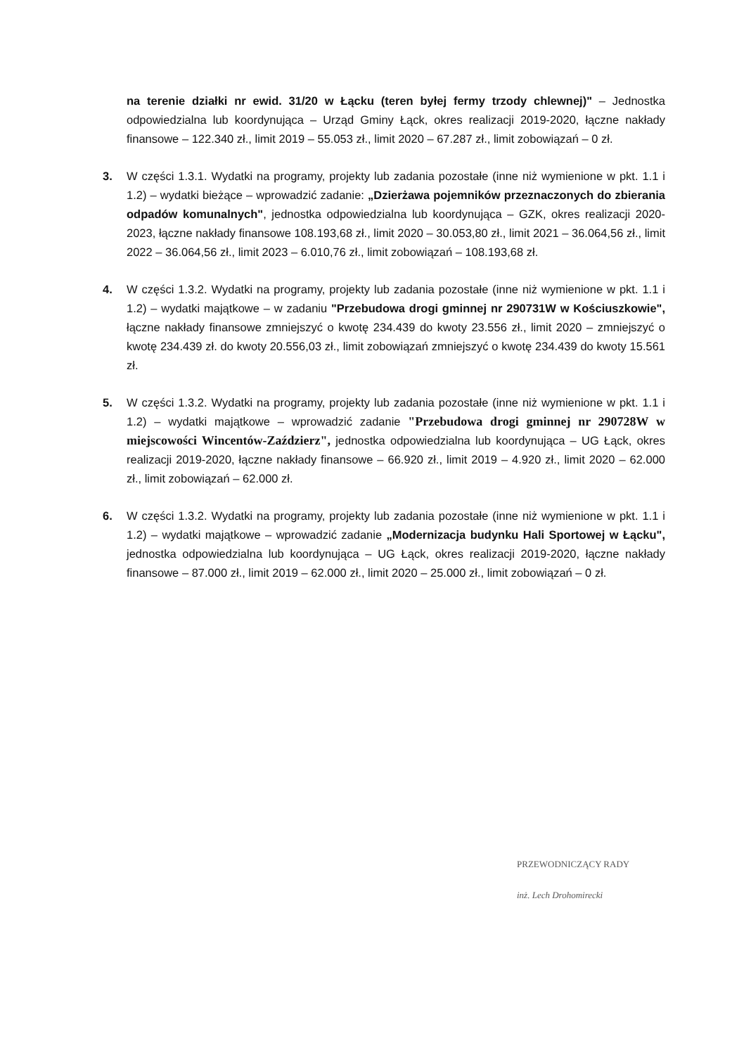na terenie działki nr ewid. 31/20 w Łącku (teren byłej fermy trzody chlewnej)" – Jednostka odpowiedzialna lub koordynująca – Urząd Gminy Łąck, okres realizacji 2019-2020, łączne nakłady finansowe – 122.340 zł., limit 2019 – 55.053 zł., limit 2020 – 67.287 zł., limit zobowiązań – 0 zł.
3. W części 1.3.1. Wydatki na programy, projekty lub zadania pozostałe (inne niż wymienione w pkt. 1.1 i 1.2) – wydatki bieżące – wprowadzić zadanie: „Dzierżawa pojemników przeznaczonych do zbierania odpadów komunalnych", jednostka odpowiedzialna lub koordynująca – GZK, okres realizacji 2020-2023, łączne nakłady finansowe 108.193,68 zł., limit 2020 – 30.053,80 zł., limit 2021 – 36.064,56 zł., limit 2022 – 36.064,56 zł., limit 2023 – 6.010,76 zł., limit zobowiązań – 108.193,68 zł.
4. W części 1.3.2. Wydatki na programy, projekty lub zadania pozostałe (inne niż wymienione w pkt. 1.1 i 1.2) – wydatki majątkowe – w zadaniu "Przebudowa drogi gminnej nr 290731W w Kościuszkowie", łączne nakłady finansowe zmniejszyć o kwotę 234.439 do kwoty 23.556 zł., limit 2020 – zmniejszyć o kwotę 234.439 zł. do kwoty 20.556,03 zł., limit zobowiązań zmniejszyć o kwotę 234.439 do kwoty 15.561 zł.
5. W części 1.3.2. Wydatki na programy, projekty lub zadania pozostałe (inne niż wymienione w pkt. 1.1 i 1.2) – wydatki majątkowe – wprowadzić zadanie "Przebudowa drogi gminnej nr 290728W w miejscowości Wincentów-Zaździerz", jednostka odpowiedzialna lub koordynująca – UG Łąck, okres realizacji 2019-2020, łączne nakłady finansowe – 66.920 zł., limit 2019 – 4.920 zł., limit 2020 – 62.000 zł., limit zobowiązań – 62.000 zł.
6. W części 1.3.2. Wydatki na programy, projekty lub zadania pozostałe (inne niż wymienione w pkt. 1.1 i 1.2) – wydatki majątkowe – wprowadzić zadanie „Modernizacja budynku Hali Sportowej w Łącku", jednostka odpowiedzialna lub koordynująca – UG Łąck, okres realizacji 2019-2020, łączne nakłady finansowe – 87.000 zł., limit 2019 – 62.000 zł., limit 2020 – 25.000 zł., limit zobowiązań – 0 zł.
PRZEWODNICZĄCY RADY
inż. Lech Drohomirecki